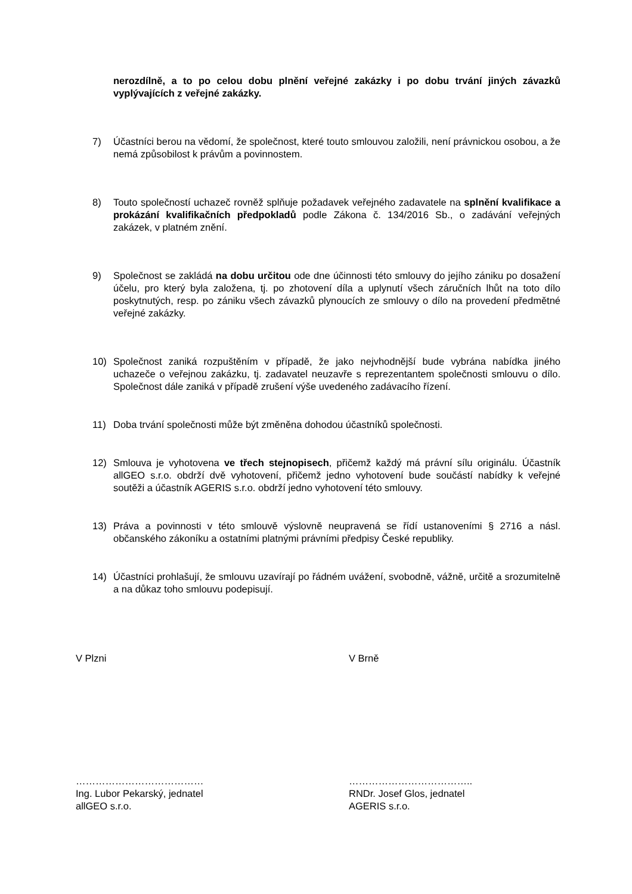nerozdílně, a to po celou dobu plnění veřejné zakázky i po dobu trvání jiných závazků vyplývajících z veřejné zakázky.
7) Účastníci berou na vědomí, že společnost, které touto smlouvou založili, není právnickou osobou, a že nemá způsobilost k právům a povinnostem.
8) Touto společností uchazeč rovněž splňuje požadavek veřejného zadavatele na splnění kvalifikace a prokázání kvalifikačních předpokladů podle Zákona č. 134/2016 Sb., o zadávání veřejných zakázek, v platném znění.
9) Společnost se zakládá na dobu určitou ode dne účinnosti této smlouvy do jejího zániku po dosažení účelu, pro který byla založena, tj. po zhotovení díla a uplynutí všech záručních lhůt na toto dílo poskytnutých, resp. po zániku všech závazků plynoucích ze smlouvy o dílo na provedení předmětné veřejné zakázky.
10) Společnost zaniká rozpuštěním v případě, že jako nejvhodnější bude vybrána nabídka jiného uchazeče o veřejnou zakázku, tj. zadavatel neuzavře s reprezentantem společnosti smlouvu o dílo. Společnost dále zaniká v případě zrušení výše uvedeného zadávacího řízení.
11) Doba trvání společnosti může být změněna dohodou účastníků společnosti.
12) Smlouva je vyhotovena ve třech stejnopisech, přičemž každý má právní sílu originálu. Účastník allGEO s.r.o. obdrží dvě vyhotovení, přičemž jedno vyhotovení bude součástí nabídky k veřejné soutěži a účastník AGERIS s.r.o. obdrží jedno vyhotovení této smlouvy.
13) Práva a povinnosti v této smlouvě výslovně neupravená se řídí ustanoveními § 2716 a násl. občanského zákoníku a ostatními platnými právními předpisy České republiky.
14) Účastníci prohlašují, že smlouvu uzavírají po řádném uvážení, svobodně, vážně, určitě a srozumitelně a na důkaz toho smlouvu podepisují.
V Plzni V Brně
…………………………………
Ing. Lubor Pekarský, jednatel
allGEO s.r.o.
………………………………..
RNDr. Josef Glos, jednatel
AGERIS s.r.o.